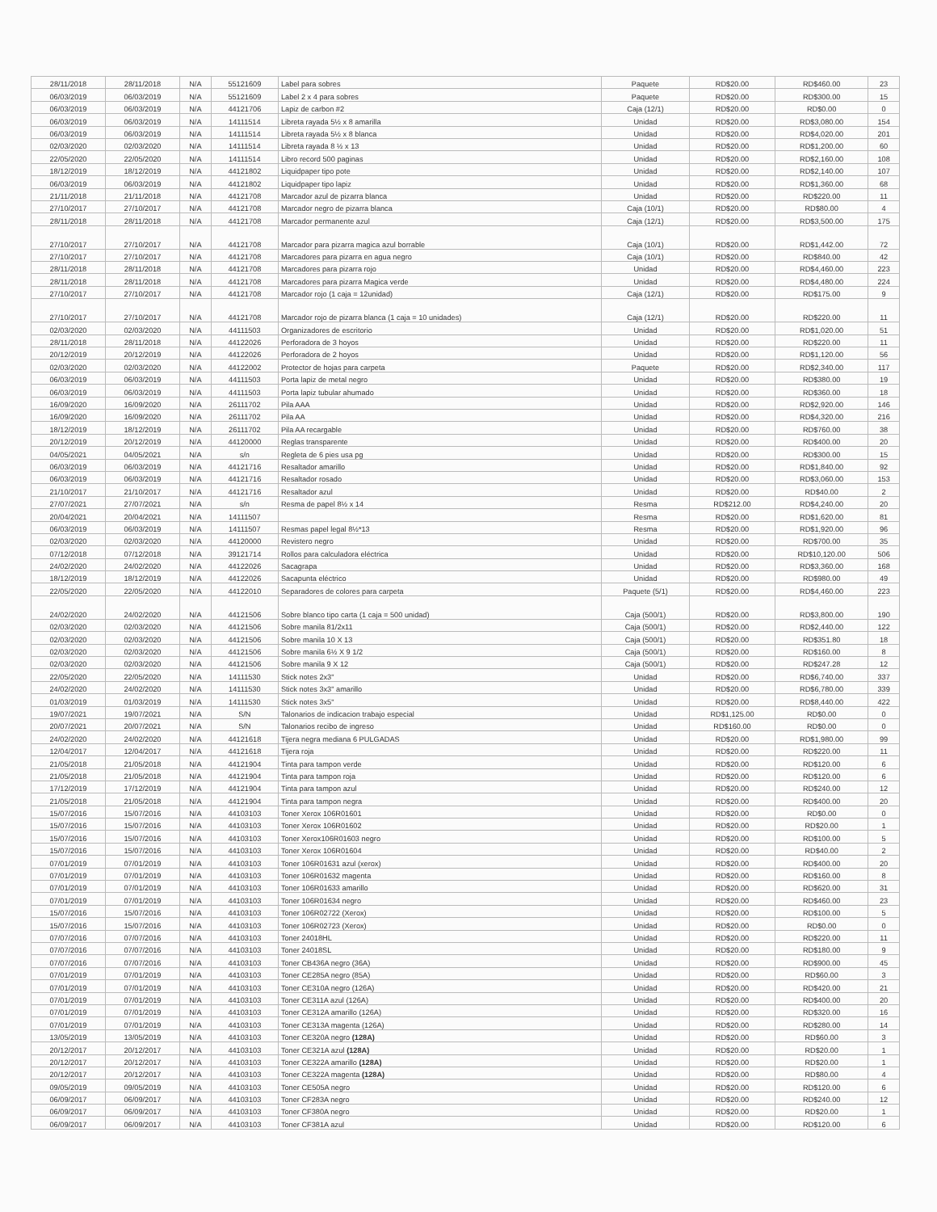| 28/11/2018 | 28/11/2018 | N/A | 55121609 | Label para sobres | Paquete | RD$20.00 | RD$460.00 | 23 |
| 06/03/2019 | 06/03/2019 | N/A | 55121609 | Label 2 x 4 para sobres | Paquete | RD$20.00 | RD$300.00 | 15 |
| 06/03/2019 | 06/03/2019 | N/A | 44121706 | Lapiz de carbon #2 | Caja (12/1) | RD$20.00 | RD$0.00 | 0 |
| 06/03/2019 | 06/03/2019 | N/A | 14111514 | Libreta rayada 5½ x 8 amarilla | Unidad | RD$20.00 | RD$3,080.00 | 154 |
| 06/03/2019 | 06/03/2019 | N/A | 14111514 | Libreta rayada 5½ x 8 blanca | Unidad | RD$20.00 | RD$4,020.00 | 201 |
| 02/03/2020 | 02/03/2020 | N/A | 14111514 | Libreta rayada 8 ½ x 13 | Unidad | RD$20.00 | RD$1,200.00 | 60 |
| 22/05/2020 | 22/05/2020 | N/A | 14111514 | Libro record 500 paginas | Unidad | RD$20.00 | RD$2,160.00 | 108 |
| 18/12/2019 | 18/12/2019 | N/A | 44121802 | Liquidpaper tipo pote | Unidad | RD$20.00 | RD$2,140.00 | 107 |
| 06/03/2019 | 06/03/2019 | N/A | 44121802 | Liquidpaper tipo lapiz | Unidad | RD$20.00 | RD$1,360.00 | 68 |
| 21/11/2018 | 21/11/2018 | N/A | 44121708 | Marcador azul de pizarra blanca | Unidad | RD$20.00 | RD$220.00 | 11 |
| 27/10/2017 | 27/10/2017 | N/A | 44121708 | Marcador negro de pizarra blanca | Caja (10/1) | RD$20.00 | RD$80.00 | 4 |
| 28/11/2018 | 28/11/2018 | N/A | 44121708 | Marcador permanente azul | Caja (12/1) | RD$20.00 | RD$3,500.00 | 175 |
| 27/10/2017 | 27/10/2017 | N/A | 44121708 | Marcador para pizarra magica azul borrable | Caja (10/1) | RD$20.00 | RD$1,442.00 | 72 |
| 27/10/2017 | 27/10/2017 | N/A | 44121708 | Marcadores para pizarra en agua negro | Caja (10/1) | RD$20.00 | RD$840.00 | 42 |
| 28/11/2018 | 28/11/2018 | N/A | 44121708 | Marcadores para pizarra rojo | Unidad | RD$20.00 | RD$4,460.00 | 223 |
| 28/11/2018 | 28/11/2018 | N/A | 44121708 | Marcadores para pizarra Magica verde | Unidad | RD$20.00 | RD$4,480.00 | 224 |
| 27/10/2017 | 27/10/2017 | N/A | 44121708 | Marcador rojo (1 caja = 12unidad) | Caja (12/1) | RD$20.00 | RD$175.00 | 9 |
| 27/10/2017 | 27/10/2017 | N/A | 44121708 | Marcador rojo de pizarra blanca (1 caja = 10 unidades) | Caja (12/1) | RD$20.00 | RD$220.00 | 11 |
| 02/03/2020 | 02/03/2020 | N/A | 44111503 | Organizadores de escritorio | Unidad | RD$20.00 | RD$1,020.00 | 51 |
| 28/11/2018 | 28/11/2018 | N/A | 44122026 | Perforadora de 3 hoyos | Unidad | RD$20.00 | RD$220.00 | 11 |
| 20/12/2019 | 20/12/2019 | N/A | 44122026 | Perforadora de 2 hoyos | Unidad | RD$20.00 | RD$1,120.00 | 56 |
| 02/03/2020 | 02/03/2020 | N/A | 44122002 | Protector de hojas para carpeta | Paquete | RD$20.00 | RD$2,340.00 | 117 |
| 06/03/2019 | 06/03/2019 | N/A | 44111503 | Porta lapiz de metal negro | Unidad | RD$20.00 | RD$380.00 | 19 |
| 06/03/2019 | 06/03/2019 | N/A | 44111503 | Porta lapiz tubular ahumado | Unidad | RD$20.00 | RD$360.00 | 18 |
| 16/09/2020 | 16/09/2020 | N/A | 26111702 | Pila AAA | Unidad | RD$20.00 | RD$2,920.00 | 146 |
| 16/09/2020 | 16/09/2020 | N/A | 26111702 | Pila AA | Unidad | RD$20.00 | RD$4,320.00 | 216 |
| 18/12/2019 | 18/12/2019 | N/A | 26111702 | Pila AA recargable | Unidad | RD$20.00 | RD$760.00 | 38 |
| 20/12/2019 | 20/12/2019 | N/A | 44120000 | Reglas transparente | Unidad | RD$20.00 | RD$400.00 | 20 |
| 04/05/2021 | 04/05/2021 | N/A | s/n | Regleta de 6 pies usa pg | Unidad | RD$20.00 | RD$300.00 | 15 |
| 06/03/2019 | 06/03/2019 | N/A | 44121716 | Resaltador amarillo | Unidad | RD$20.00 | RD$1,840.00 | 92 |
| 06/03/2019 | 06/03/2019 | N/A | 44121716 | Resaltador rosado | Unidad | RD$20.00 | RD$3,060.00 | 153 |
| 21/10/2017 | 21/10/2017 | N/A | 44121716 | Resaltador azul | Unidad | RD$20.00 | RD$40.00 | 2 |
| 27/07/2021 | 27/07/2021 | N/A | s/n | Resma de papel 8½ x 14 | Resma | RD$212.00 | RD$4,240.00 | 20 |
| 20/04/2021 | 20/04/2021 | N/A | 14111507 | | Resma | RD$20.00 | RD$1,620.00 | 81 |
| 06/03/2019 | 06/03/2019 | N/A | 14111507 | Resmas papel legal 8½*13 | Resma | RD$20.00 | RD$1,920.00 | 96 |
| 02/03/2020 | 02/03/2020 | N/A | 44120000 | Revistero negro | Unidad | RD$20.00 | RD$700.00 | 35 |
| 07/12/2018 | 07/12/2018 | N/A | 39121714 | Rollos para calculadora eléctrica | Unidad | RD$20.00 | RD$10,120.00 | 506 |
| 24/02/2020 | 24/02/2020 | N/A | 44122026 | Sacagrapa | Unidad | RD$20.00 | RD$3,360.00 | 168 |
| 18/12/2019 | 18/12/2019 | N/A | 44122026 | Sacapunta eléctrico | Unidad | RD$20.00 | RD$980.00 | 49 |
| 22/05/2020 | 22/05/2020 | N/A | 44122010 | Separadores de colores para carpeta | Paquete (5/1) | RD$20.00 | RD$4,460.00 | 223 |
| 24/02/2020 | 24/02/2020 | N/A | 44121506 | Sobre blanco tipo carta (1 caja = 500 unidad) | Caja (500/1) | RD$20.00 | RD$3,800.00 | 190 |
| 02/03/2020 | 02/03/2020 | N/A | 44121506 | Sobre manila 81/2x11 | Caja (500/1) | RD$20.00 | RD$2,440.00 | 122 |
| 02/03/2020 | 02/03/2020 | N/A | 44121506 | Sobre manila 10 X 13 | Caja (500/1) | RD$20.00 | RD$351.80 | 18 |
| 02/03/2020 | 02/03/2020 | N/A | 44121506 | Sobre manila 6½ X 9 1/2 | Caja (500/1) | RD$20.00 | RD$160.00 | 8 |
| 02/03/2020 | 02/03/2020 | N/A | 44121506 | Sobre manila 9 X 12 | Caja (500/1) | RD$20.00 | RD$247.28 | 12 |
| 22/05/2020 | 22/05/2020 | N/A | 14111530 | Stick notes 2x3" | Unidad | RD$20.00 | RD$6,740.00 | 337 |
| 24/02/2020 | 24/02/2020 | N/A | 14111530 | Stick notes 3x3" amarillo | Unidad | RD$20.00 | RD$6,780.00 | 339 |
| 01/03/2019 | 01/03/2019 | N/A | 14111530 | Stick notes 3x5" | Unidad | RD$20.00 | RD$8,440.00 | 422 |
| 19/07/2021 | 19/07/2021 | N/A | S/N | Talonarios de indicacion trabajo especial | Unidad | RD$1,125.00 | RD$0.00 | 0 |
| 20/07/2021 | 20/07/2021 | N/A | S/N | Talonarios recibo de ingreso | Unidad | RD$160.00 | RD$0.00 | 0 |
| 24/02/2020 | 24/02/2020 | N/A | 44121618 | Tijera negra mediana 6 PULGADAS | Unidad | RD$20.00 | RD$1,980.00 | 99 |
| 12/04/2017 | 12/04/2017 | N/A | 44121618 | Tijera roja | Unidad | RD$20.00 | RD$220.00 | 11 |
| 21/05/2018 | 21/05/2018 | N/A | 44121904 | Tinta para tampon verde | Unidad | RD$20.00 | RD$120.00 | 6 |
| 21/05/2018 | 21/05/2018 | N/A | 44121904 | Tinta para tampon roja | Unidad | RD$20.00 | RD$120.00 | 6 |
| 17/12/2019 | 17/12/2019 | N/A | 44121904 | Tinta para tampon azul | Unidad | RD$20.00 | RD$240.00 | 12 |
| 21/05/2018 | 21/05/2018 | N/A | 44121904 | Tinta para tampon negra | Unidad | RD$20.00 | RD$400.00 | 20 |
| 15/07/2016 | 15/07/2016 | N/A | 44103103 | Toner Xerox 106R01601 | Unidad | RD$20.00 | RD$0.00 | 0 |
| 15/07/2016 | 15/07/2016 | N/A | 44103103 | Toner Xerox 106R01602 | Unidad | RD$20.00 | RD$20.00 | 1 |
| 15/07/2016 | 15/07/2016 | N/A | 44103103 | Toner Xerox106R01603 negro | Unidad | RD$20.00 | RD$100.00 | 5 |
| 15/07/2016 | 15/07/2016 | N/A | 44103103 | Toner Xerox 106R01604 | Unidad | RD$20.00 | RD$40.00 | 2 |
| 07/01/2019 | 07/01/2019 | N/A | 44103103 | Toner 106R01631 azul (xerox) | Unidad | RD$20.00 | RD$400.00 | 20 |
| 07/01/2019 | 07/01/2019 | N/A | 44103103 | Toner 106R01632 magenta | Unidad | RD$20.00 | RD$160.00 | 8 |
| 07/01/2019 | 07/01/2019 | N/A | 44103103 | Toner 106R01633 amarillo | Unidad | RD$20.00 | RD$620.00 | 31 |
| 07/01/2019 | 07/01/2019 | N/A | 44103103 | Toner 106R01634 negro | Unidad | RD$20.00 | RD$460.00 | 23 |
| 15/07/2016 | 15/07/2016 | N/A | 44103103 | Toner 106R02722 (Xerox) | Unidad | RD$20.00 | RD$100.00 | 5 |
| 15/07/2016 | 15/07/2016 | N/A | 44103103 | Toner 106R02723 (Xerox) | Unidad | RD$20.00 | RD$0.00 | 0 |
| 07/07/2016 | 07/07/2016 | N/A | 44103103 | Toner 24018HL | Unidad | RD$20.00 | RD$220.00 | 11 |
| 07/07/2016 | 07/07/2016 | N/A | 44103103 | Toner 24018SL | Unidad | RD$20.00 | RD$180.00 | 9 |
| 07/07/2016 | 07/07/2016 | N/A | 44103103 | Toner CB436A negro (36A) | Unidad | RD$20.00 | RD$900.00 | 45 |
| 07/01/2019 | 07/01/2019 | N/A | 44103103 | Toner CE285A negro (85A) | Unidad | RD$20.00 | RD$60.00 | 3 |
| 07/01/2019 | 07/01/2019 | N/A | 44103103 | Toner CE310A negro (126A) | Unidad | RD$20.00 | RD$420.00 | 21 |
| 07/01/2019 | 07/01/2019 | N/A | 44103103 | Toner CE311A azul (126A) | Unidad | RD$20.00 | RD$400.00 | 20 |
| 07/01/2019 | 07/01/2019 | N/A | 44103103 | Toner CE312A amarillo (126A) | Unidad | RD$20.00 | RD$320.00 | 16 |
| 07/01/2019 | 07/01/2019 | N/A | 44103103 | Toner CE313A magenta (126A) | Unidad | RD$20.00 | RD$280.00 | 14 |
| 13/05/2019 | 13/05/2019 | N/A | 44103103 | Toner CE320A negro (128A) | Unidad | RD$20.00 | RD$60.00 | 3 |
| 20/12/2017 | 20/12/2017 | N/A | 44103103 | Toner CE321A azul (128A) | Unidad | RD$20.00 | RD$20.00 | 1 |
| 20/12/2017 | 20/12/2017 | N/A | 44103103 | Toner CE322A amarillo (128A) | Unidad | RD$20.00 | RD$20.00 | 1 |
| 20/12/2017 | 20/12/2017 | N/A | 44103103 | Toner CE322A magenta (128A) | Unidad | RD$20.00 | RD$80.00 | 4 |
| 09/05/2019 | 09/05/2019 | N/A | 44103103 | Toner CE505A negro | Unidad | RD$20.00 | RD$120.00 | 6 |
| 06/09/2017 | 06/09/2017 | N/A | 44103103 | Toner CF283A negro | Unidad | RD$20.00 | RD$240.00 | 12 |
| 06/09/2017 | 06/09/2017 | N/A | 44103103 | Toner CF380A negro | Unidad | RD$20.00 | RD$20.00 | 1 |
| 06/09/2017 | 06/09/2017 | N/A | 44103103 | Toner CF381A azul | Unidad | RD$20.00 | RD$120.00 | 6 |